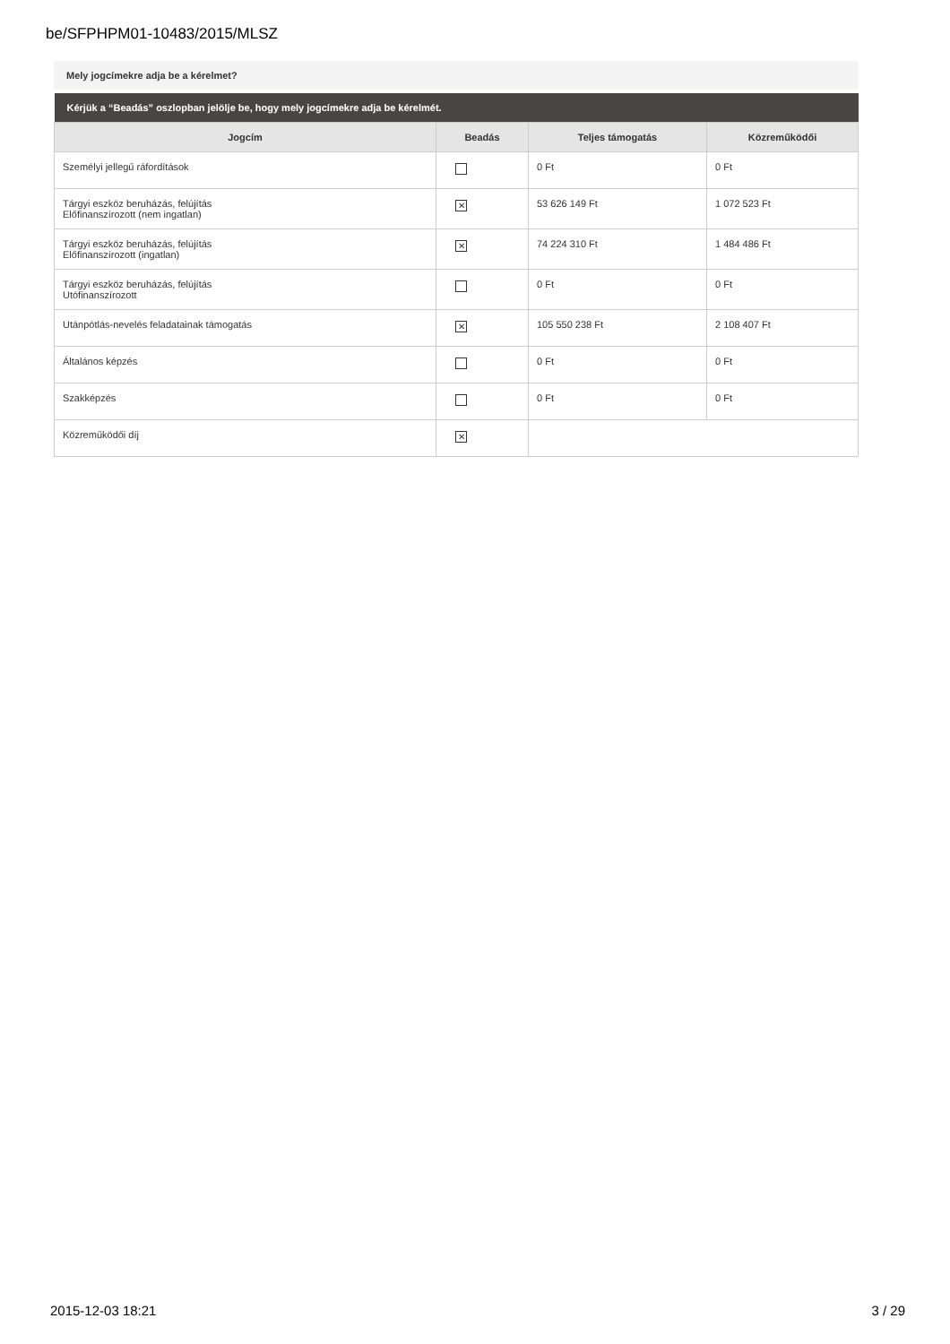be/SFPHPM01-10483/2015/MLSZ
Mely jogcímekre adja be a kérelmet?
| Kérjük a “Beadás” oszlopban jelölje be, hogy mely jogcímekre adja be kérelmét. | | | |
| --- | --- | --- | --- |
| Jogcím | Beadás | Teljes támogatás | Közreműködői |
| Személyi jellegű ráfordítások | | 0 Ft | 0 Ft |
| Tárgyi eszköz beruházás, felújítás Előfinanszírozott (nem ingatlan) | ✕ | 53 626 149 Ft | 1 072 523 Ft |
| Tárgyi eszköz beruházás, felújítás Előfinanszírozott (ingatlan) | ✕ | 74 224 310 Ft | 1 484 486 Ft |
| Tárgyi eszköz beruházás, felújítás Utófinanszírozott | | 0 Ft | 0 Ft |
| Utánpótlás-nevelés feladatainak támogatás | ✕ | 105 550 238 Ft | 2 108 407 Ft |
| Általános képzés | | 0 Ft | 0 Ft |
| Szakképzés | | 0 Ft | 0 Ft |
| Közreműködői díj | ✕ | | |
2015-12-03 18:21 3 / 29